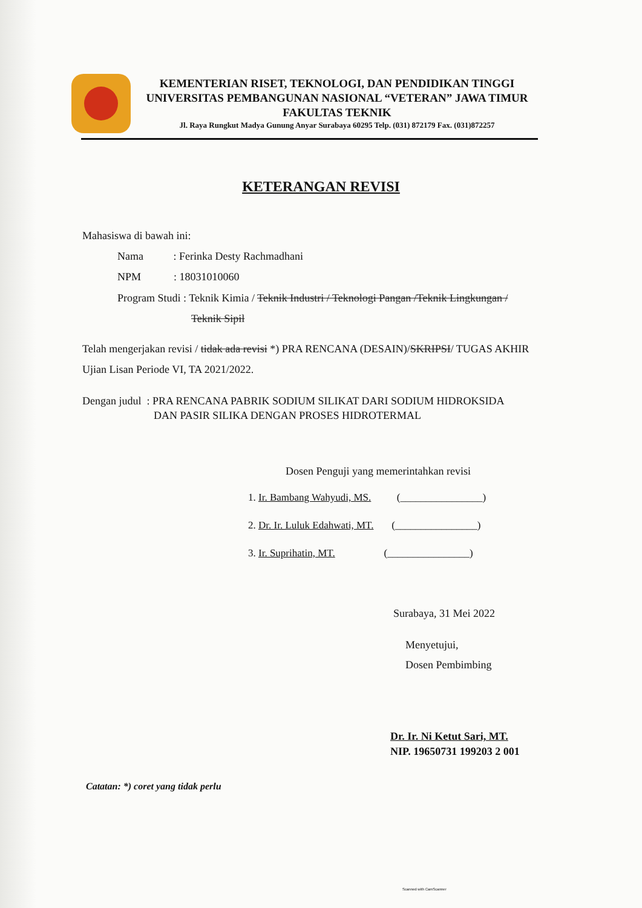KEMENTERIAN RISET, TEKNOLOGI, DAN PENDIDIKAN TINGGI
UNIVERSITAS PEMBANGUNAN NASIONAL “VETERAN” JAWA TIMUR
FAKULTAS TEKNIK
Jl. Raya Rungkut Madya Gunung Anyar Surabaya 60295 Telp. (031) 872179 Fax. (031)872257
KETERANGAN REVISI
Mahasiswa di bawah ini:
Nama : Ferinka Desty Rachmadhani
NPM : 18031010060
Program Studi : Teknik Kimia / Teknik Industri / Teknologi Pangan /Teknik Lingkungan /
Teknik Sipil
Telah mengerjakan revisi / tidak ada revisi *) PRA RENCANA (DESAIN)/SKRIPSI/ TUGAS AKHIR Ujian Lisan Periode VI, TA 2021/2022.
Dengan judul : PRA RENCANA PABRIK SODIUM SILIKAT DARI SODIUM HIDROKSIDA
DAN PASIR SILIKA DENGAN PROSES HIDROTERMAL
Dosen Penguji yang memerintahkan revisi
1. Ir. Bambang Wahyudi, MS. (________________)
2. Dr. Ir. Luluk Edahwati, MT. (________________)
3. Ir. Suprihatin, MT. (________________)
Surabaya, 31 Mei 2022
Menyetujui,
Dosen Pembimbing
Dr. Ir. Ni Ketut Sari, MT.
NIP. 19650731 199203 2 001
Catatan: *) coret yang tidak perlu
Scanned with CamScanner